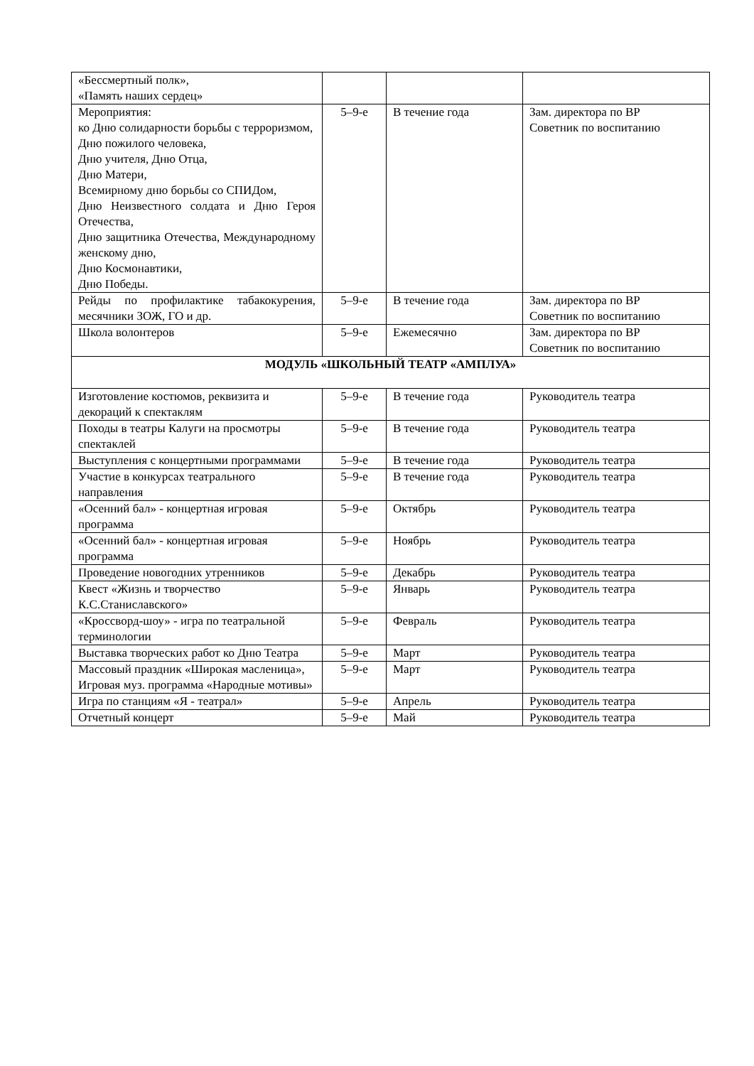| «Бессмертный полк», «Память наших сердец» | | | |
| Мероприятия: ко Дню солидарности борьбы с терроризмом, Дню пожилого человека, Дню учителя, Дню Отца, Дню Матери, Всемирному дню борьбы со СПИДом, Дню Неизвестного солдата и Дню Героя Отечества, Дню защитника Отечества, Международному женскому дню, Дню Космонавтики, Дню Победы. | 5–9-е | В течение года | Зам. директора по ВР Советник по воспитанию |
| Рейды по профилактике табакокурения, месячники ЗОЖ, ГО и др. | 5–9-е | В течение года | Зам. директора по ВР Советник по воспитанию |
| Школа волонтеров | 5–9-е | Ежемесячно | Зам. директора по ВР Советник по воспитанию |
| МОДУЛЬ «ШКОЛЬНЫЙ ТЕАТР «АМПЛУА» | | | |
| Изготовление костюмов, реквизита и декораций к спектаклям | 5–9-е | В течение года | Руководитель театра |
| Походы в театры Калуги на просмотры спектаклей | 5–9-е | В течение года | Руководитель театра |
| Выступления с концертными программами | 5–9-е | В течение года | Руководитель театра |
| Участие в конкурсах театрального направления | 5–9-е | В течение года | Руководитель театра |
| «Осенний бал» - концертная игровая программа | 5–9-е | Октябрь | Руководитель театра |
| «Осенний бал» - концертная игровая программа | 5–9-е | Ноябрь | Руководитель театра |
| Проведение новогодних утренников | 5–9-е | Декабрь | Руководитель театра |
| Квест «Жизнь и творчество К.С.Станиславского» | 5–9-е | Январь | Руководитель театра |
| «Кроссворд-шоу» - игра по театральной терминологии | 5–9-е | Февраль | Руководитель театра |
| Выставка творческих работ ко Дню Театра | 5–9-е | Март | Руководитель театра |
| Массовый праздник «Широкая масленица», Игровая муз. программа «Народные мотивы» | 5–9-е | Март | Руководитель театра |
| Игра по станциям «Я - театрал» | 5–9-е | Апрель | Руководитель театра |
| Отчетный концерт | 5–9-е | Май | Руководитель театра |